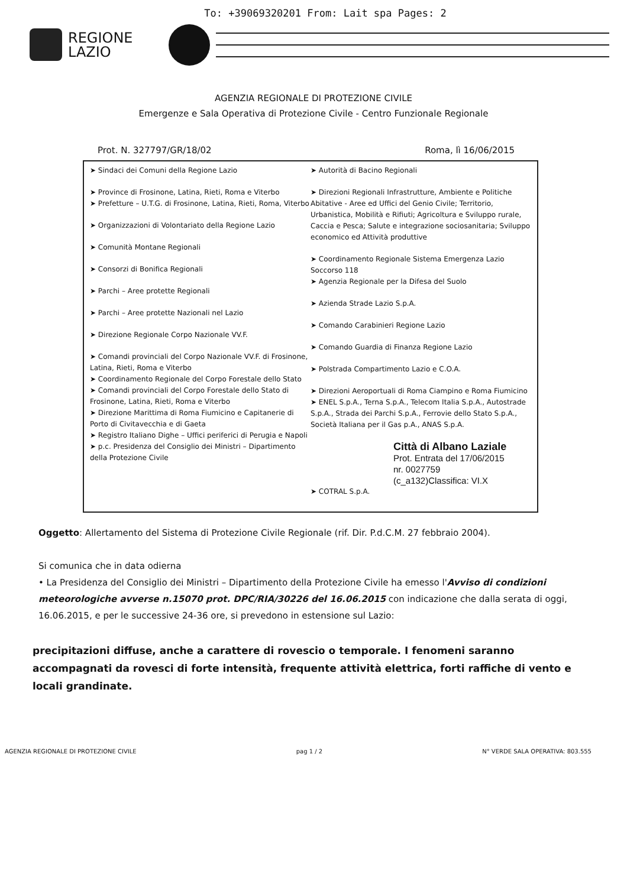To: +39069320201 From: Lait spa Pages: 2
REGIONE
LAZIO
AGENZIA REGIONALE DI PROTEZIONE CIVILE
Emergenze e Sala Operativa di Protezione Civile - Centro Funzionale Regionale
Prot. N. 327797/GR/18/02 Roma, lì 16/06/2015
➤ Sindaci dei Comuni della Regione Lazio
➤ Province di Frosinone, Latina, Rieti, Roma e Viterbo
➤ Prefetture – U.T.G. di Frosinone, Latina, Rieti, Roma, Viterbo
➤ Organizzazioni di Volontariato della Regione Lazio
➤ Comunità Montane Regionali
➤ Consorzi di Bonifica Regionali
➤ Parchi – Aree protette Regionali
➤ Parchi – Aree protette Nazionali nel Lazio
➤ Direzione Regionale Corpo Nazionale VV.F.
➤ Comandi provinciali del Corpo Nazionale VV.F. di Frosinone, Latina, Rieti, Roma e Viterbo
➤ Coordinamento Regionale del Corpo Forestale dello Stato
➤ Comandi provinciali del Corpo Forestale dello Stato di Frosinone, Latina, Rieti, Roma e Viterbo
➤ Direzione Marittima di Roma Fiumicino e Capitanerie di Porto di Civitavecchia e di Gaeta
➤ Registro Italiano Dighe – Uffici periferici di Perugia e Napoli
➤ p.c. Presidenza del Consiglio dei Ministri – Dipartimento della Protezione Civile
➤ Autorità di Bacino Regionali
➤ Direzioni Regionali Infrastrutture, Ambiente e Politiche Abitative - Aree ed Uffici del Genio Civile; Territorio, Urbanistica, Mobilità e Rifiuti; Agricoltura e Sviluppo rurale, Caccia e Pesca; Salute e integrazione sociosanitaria; Sviluppo economico ed Attività produttive
➤ Coordinamento Regionale Sistema Emergenza Lazio Soccorso 118
➤ Agenzia Regionale per la Difesa del Suolo
➤ Azienda Strade Lazio S.p.A.
➤ Comando Carabinieri Regione Lazio
➤ Comando Guardia di Finanza Regione Lazio
➤ Polstrada Compartimento Lazio e C.O.A.
➤ Direzioni Aeroportuali di Roma Ciampino e Roma Fiumicino
➤ ENEL S.p.A., Terna S.p.A., Telecom Italia S.p.A., Autostrade S.p.A., Strada dei Parchi S.p.A., Ferrovie dello Stato S.p.A., Società Italiana per il Gas p.A., ANAS S.p.A.
Città di Albano Laziale
Prot. Entrata del 17/06/2015
nr. 0027759
(c_a132)Classifica: VI.X
➤ COTRAL S.p.A.
Oggetto: Allertamento del Sistema di Protezione Civile Regionale (rif. Dir. P.d.C.M. 27 febbraio 2004).
Si comunica che in data odierna
• La Presidenza del Consiglio dei Ministri – Dipartimento della Protezione Civile ha emesso l'Avviso di condizioni meteorologiche avverse n.15070 prot. DPC/RIA/30226 del 16.06.2015 con indicazione che dalla serata di oggi, 16.06.2015, e per le successive 24-36 ore, si prevedono in estensione sul Lazio:
precipitazioni diffuse, anche a carattere di rovescio o temporale. I fenomeni saranno accompagnati da rovesci di forte intensità, frequente attività elettrica, forti raffiche di vento e locali grandinate.
AGENZIA REGIONALE DI PROTEZIONE CIVILE pag 1 / 2 N° VERDE SALA OPERATIVA: 803.555